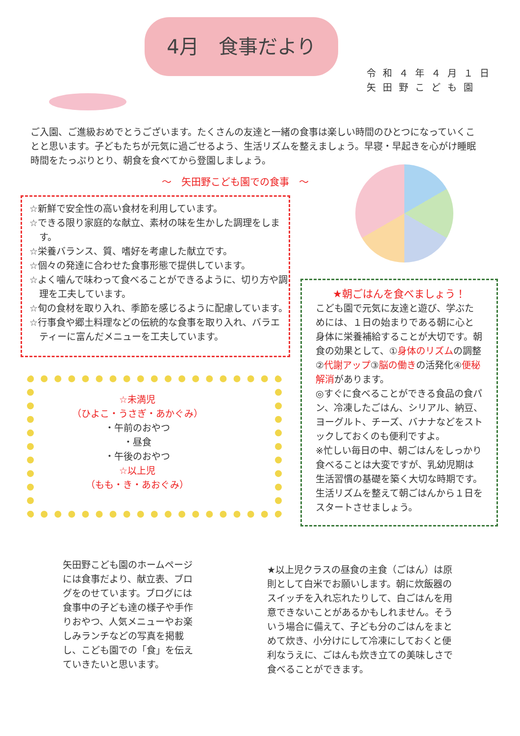4月　食事だより
令和４年４月１日
矢田野こども園
ご入園、ご進級おめでとうございます。たくさんの友達と一緒の食事は楽しい時間のひとつになっていくことと思います。子どもたちが元気に過ごせるよう、生活リズムを整えましょう。早寝・早起きを心がけ睡眠時間をたっぷりとり、朝食を食べてから登園しましょう。
～　矢田野こども園での食事　～
☆新鮮で安全性の高い食材を利用しています。
☆できる限り家庭的な献立、素材の味を生かした調理をします。
☆栄養バランス、質、嗜好を考慮した献立です。
☆個々の発達に合わせた食事形態で提供しています。
☆よく噛んで味わって食べることができるように、切り方や調理を工夫しています。
☆旬の食材を取り入れ、季節を感じるように配慮しています。
☆行事食や郷土料理などの伝統的な食事を取り入れ、バラエティーに富んだメニューを工夫しています。
★朝ごはんを食べましょう！
こども園で元気に友達と遊び、学ぶためには、１日の始まりである朝に心と身体に栄養補給することが大切です。朝食の効果として、①身体のリズムの調整②代謝アップ③脳の働きの活発化④便秘解消があります。
◎すぐに食べることができる食品の食パン、冷凍したごはん、シリアル、納豆、ヨーグルト、チーズ、バナナなどをストックしておくのも便利ですよ。
※忙しい毎日の中、朝ごはんをしっかり食べることは大変ですが、乳幼児期は生活習慣の基礎を築く大切な時期です。生活リズムを整えて朝ごはんから１日をスタートさせましょう。
☆未満児
（ひよこ・うさぎ・あかぐみ）
・午前のおやつ
・昼食
・午後のおやつ
☆以上児
（もも・き・あおぐみ）
矢田野こども園のホームページには食事だより、献立表、ブログをのせています。ブログには食事中の子ども達の様子や手作りおやつ、人気メニューやお楽しみランチなどの写真を掲載し、こども園での「食」を伝えていきたいと思います。
★以上児クラスの昼食の主食（ごはん）は原則として白米でお願いします。朝に炊飯器のスイッチを入れ忘れたりして、白ごはんを用意できないことがあるかもしれません。そういう場合に備えて、子ども分のごはんをまとめて炊き、小分けにして冷凍にしておくと便利なうえに、ごはんも炊き立ての美味しさで食べることができます。